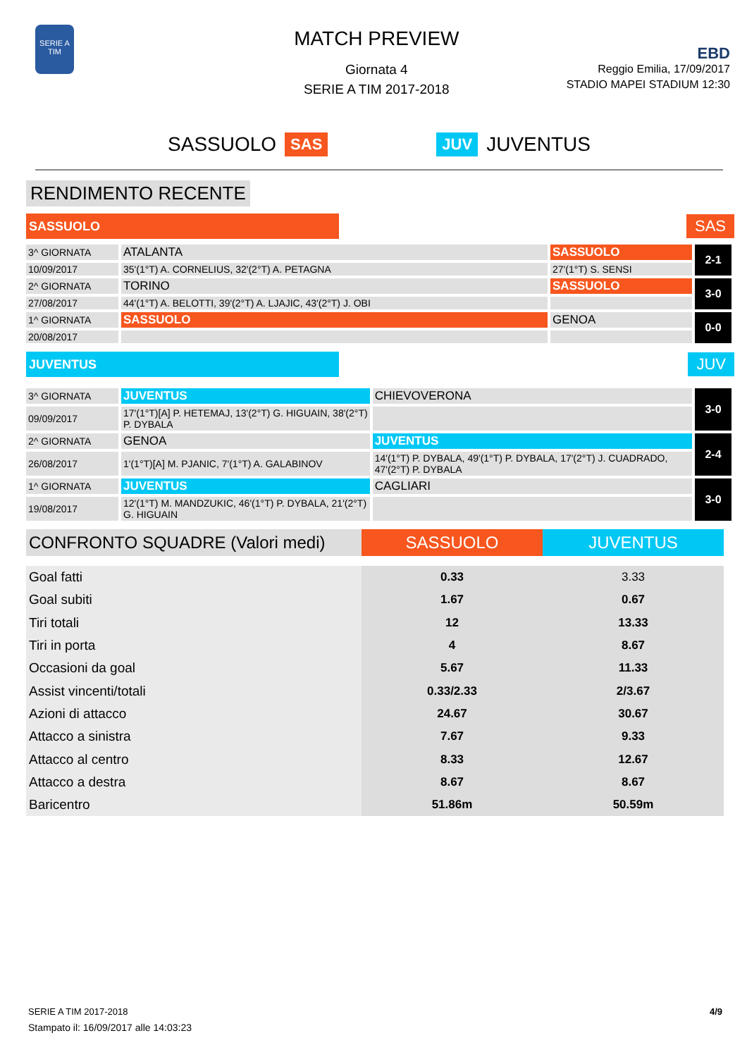SERIE A
TIM
MATCH PREVIEW
Giornata 4
SERIE A TIM 2017-2018
EBD
Reggio Emilia, 17/09/2017
STADIO MAPEI STADIUM 12:30
SASSUOLO SAS JUV JUVENTUS
RENDIMENTO RECENTE
SASSUOLO
SAS
| 3^ GIORNATA | ATALANTA | SASSUOLO | 2-1 |
| 10/09/2017 | 35'(1°T) A. CORNELIUS, 32'(2°T) A. PETAGNA | 27'(1°T) S. SENSI | |
| 2^ GIORNATA | TORINO | SASSUOLO | 3-0 |
| 27/08/2017 | 44'(1°T) A. BELOTTI, 39'(2°T) A. LJAJIC, 43'(2°T) J. OBI | | |
| 1^ GIORNATA | SASSUOLO | GENOA | 0-0 |
| 20/08/2017 | | | |
JUVENTUS
JUV
| 3^ GIORNATA | JUVENTUS | CHIEVOVERONA | 3-0 |
| 09/09/2017 | 17'(1°T)[A] P. HETEMAJ, 13'(2°T) G. HIGUAIN, 38'(2°T) P. DYBALA | | |
| 2^ GIORNATA | GENOA | JUVENTUS | 2-4 |
| 26/08/2017 | 1'(1°T)[A] M. PJANIC, 7'(1°T) A. GALABINOV | 14'(1°T) P. DYBALA, 49'(1°T) P. DYBALA, 17'(2°T) J. CUADRADO, 47'(2°T) P. DYBALA | |
| 1^ GIORNATA | JUVENTUS | CAGLIARI | 3-0 |
| 19/08/2017 | 12'(1°T) M. MANDZUKIC, 46'(1°T) P. DYBALA, 21'(2°T) G. HIGUAIN | | |
| CONFRONTO SQUADRE (Valori medi) | SASSUOLO | JUVENTUS |
| --- | --- | --- |
| Goal fatti | 0.33 | 3.33 |
| Goal subiti | 1.67 | 0.67 |
| Tiri totali | 12 | 13.33 |
| Tiri in porta | 4 | 8.67 |
| Occasioni da goal | 5.67 | 11.33 |
| Assist vincenti/totali | 0.33/2.33 | 2/3.67 |
| Azioni di attacco | 24.67 | 30.67 |
| Attacco a sinistra | 7.67 | 9.33 |
| Attacco al centro | 8.33 | 12.67 |
| Attacco a destra | 8.67 | 8.67 |
| Baricentro | 51.86m | 50.59m |
4/9
SERIE A TIM 2017-2018
Stampato il: 16/09/2017 alle 14:03:23